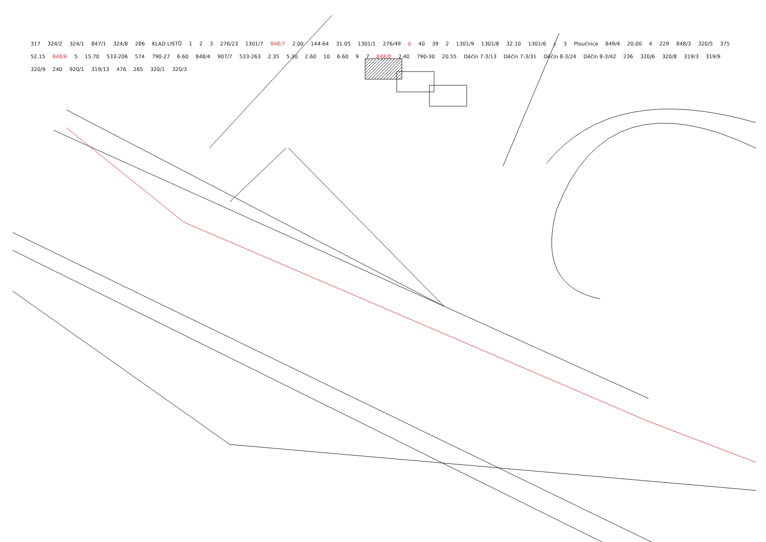317 324/2 324/1 847/1 324/8 286 KLAD LISTŮ 1 2 3 276/23 1301/7 848/7 2.00 144-64 31.05 1301/1 276/49 b 40 39 2 1301/9 1301/8 32.10 1301/6 a 3 Ploučnice 849/4 20.00 4 229 848/3 320/5 375 52.15 848/6 5 15.70 533-206 574 790-27 6.60 848/4 907/7 533-263 2.35 5.30 2.60 10 6.60 9 7 848/8 2.40 790-30 20.55 Děčín 7-3/13 Děčín 7-3/31 Děčín 8-3/24 Děčín 8-3/42 236 320/6 320/8 319/3 319/9 320/9 240 920/1 319/13 476 265 320/1 320/3